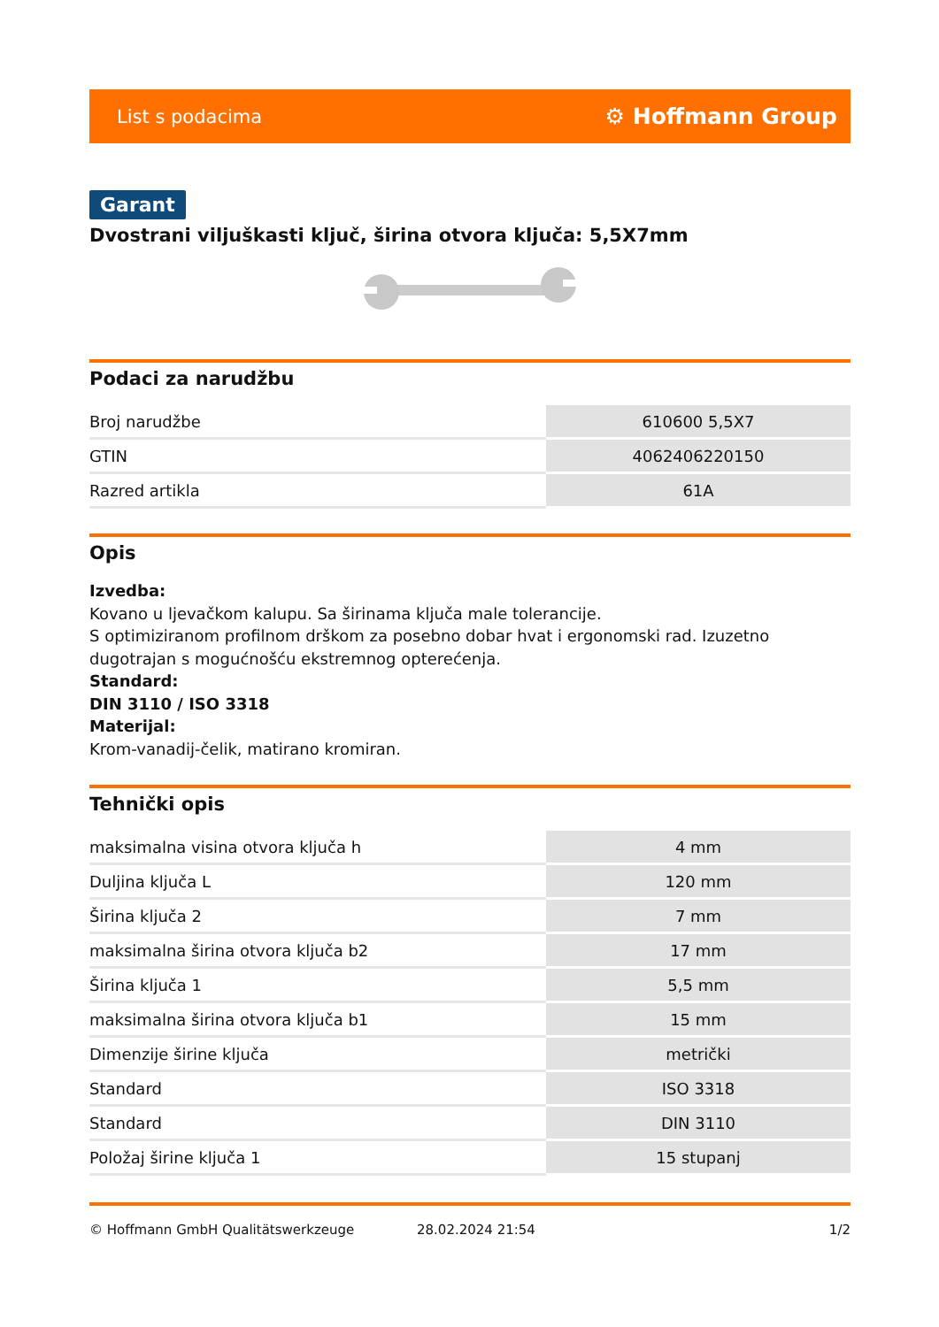List s podacima ⚙ Hoffmann Group
Garant
Dvostrani viljuškasti ključ, širina otvora ključa: 5,5X7mm
Podaci za narudžbu
| Broj narudžbe | 610600 5,5X7 |
| GTIN | 4062406220150 |
| Razred artikla | 61A |
Opis
Izvedba:
Kovano u ljevačkom kalupu. Sa širinama ključa male tolerancije.
S optimiziranom profilnom drškom za posebno dobar hvat i ergonomski rad. Izuzetno dugotrajan s mogućnošću ekstremnog opterećenja.
Standard:
DIN 3110 / ISO 3318
Materijal:
Krom-vanadij-čelik, matirano kromiran.
Tehnički opis
| maksimalna visina otvora ključa h | 4 mm |
| Duljina ključa L | 120 mm |
| Širina ključa 2 | 7 mm |
| maksimalna širina otvora ključa b2 | 17 mm |
| Širina ključa 1 | 5,5 mm |
| maksimalna širina otvora ključa b1 | 15 mm |
| Dimenzije širine ključa | metrički |
| Standard | ISO 3318 |
| Standard | DIN 3110 |
| Položaj širine ključa 1 | 15 stupanj |
© Hoffmann GmbH Qualitätswerkzeuge 28.02.2024 21:54 1/2